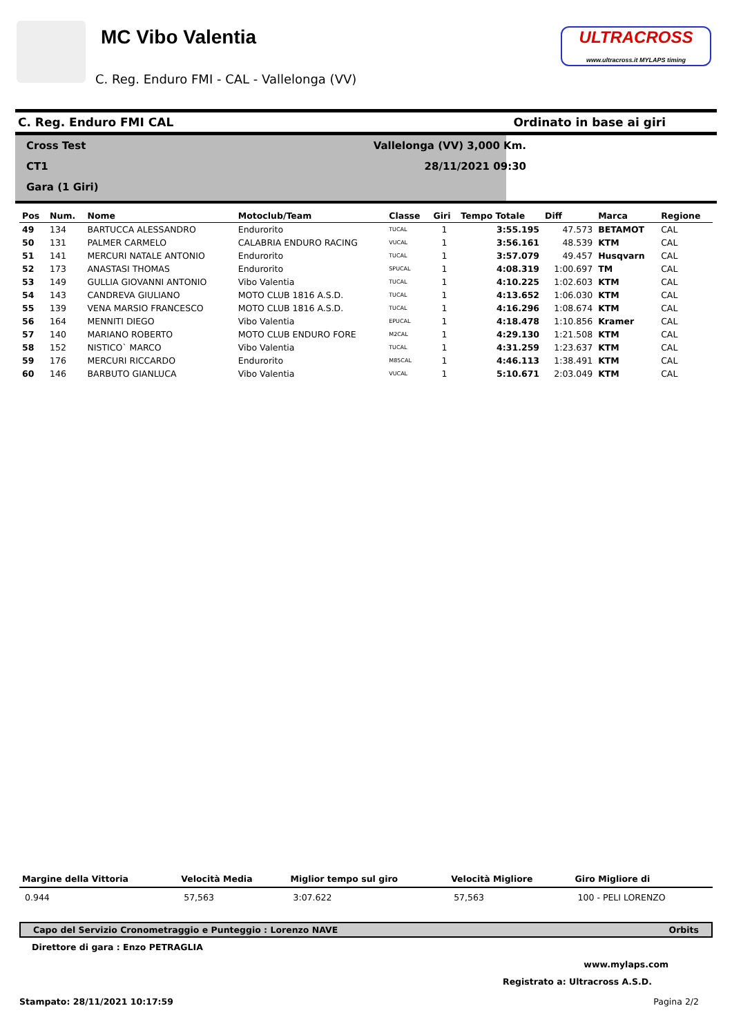MC Vibo Valentia
C. Reg. Enduro FMI - CAL - Vallelonga (VV)
ULTRACROSS
www.ultracross.it MYLAPS timing
C. Reg. Enduro FMI CAL Ordinato in base ai giri
Cross Test
CT1
Gara (1 Giri)
Vallelonga (VV) 3,000 Km.
28/11/2021 09:30
| Pos | Num. | Nome | Motoclub/Team | Classe | Giri | Tempo Totale | Diff | Marca | Regione |
| --- | --- | --- | --- | --- | --- | --- | --- | --- | --- |
| 49 | 134 | BARTUCCA ALESSANDRO | Endurorito | TUCAL | 1 | 3:55.195 | 47.573 | BETAMOT | CAL |
| 50 | 131 | PALMER CARMELO | CALABRIA ENDURO RACING | VUCAL | 1 | 3:56.161 | 48.539 | KTM | CAL |
| 51 | 141 | MERCURI NATALE ANTONIO | Endurorito | TUCAL | 1 | 3:57.079 | 49.457 | Husqvarn | CAL |
| 52 | 173 | ANASTASI THOMAS | Endurorito | SPUCAL | 1 | 4:08.319 | 1:00.697 | TM | CAL |
| 53 | 149 | GULLIA GIOVANNI ANTONIO | Vibo Valentia | TUCAL | 1 | 4:10.225 | 1:02.603 | KTM | CAL |
| 54 | 143 | CANDREVA GIULIANO | MOTO CLUB 1816 A.S.D. | TUCAL | 1 | 4:13.652 | 1:06.030 | KTM | CAL |
| 55 | 139 | VENA MARSIO FRANCESCO | MOTO CLUB 1816 A.S.D. | TUCAL | 1 | 4:16.296 | 1:08.674 | KTM | CAL |
| 56 | 164 | MENNITI DIEGO | Vibo Valentia | EPUCAL | 1 | 4:18.478 | 1:10.856 | Kramer | CAL |
| 57 | 140 | MARIANO ROBERTO | MOTO CLUB ENDURO FORE | M2CAL | 1 | 4:29.130 | 1:21.508 | KTM | CAL |
| 58 | 152 | NISTICO` MARCO | Vibo Valentia | TUCAL | 1 | 4:31.259 | 1:23.637 | KTM | CAL |
| 59 | 176 | MERCURI RICCARDO | Endurorito | M85CAL | 1 | 4:46.113 | 1:38.491 | KTM | CAL |
| 60 | 146 | BARBUTO GIANLUCA | Vibo Valentia | VUCAL | 1 | 5:10.671 | 2:03.049 | KTM | CAL |
| Margine della Vittoria | Velocità Media | Miglior tempo sul giro | Velocità Migliore | Giro Migliore di |
| --- | --- | --- | --- | --- |
| 0.944 | 57,563 | 3:07.622 | 57,563 | 100 - PELI LORENZO |
Capo del Servizio Cronometraggio e Punteggio : Lorenzo NAVE Orbits
Direttore di gara : Enzo PETRAGLIA
www.mylaps.com
Registrato a: Ultracross A.S.D.
Stampato: 28/11/2021 10:17:59 Pagina 2/2